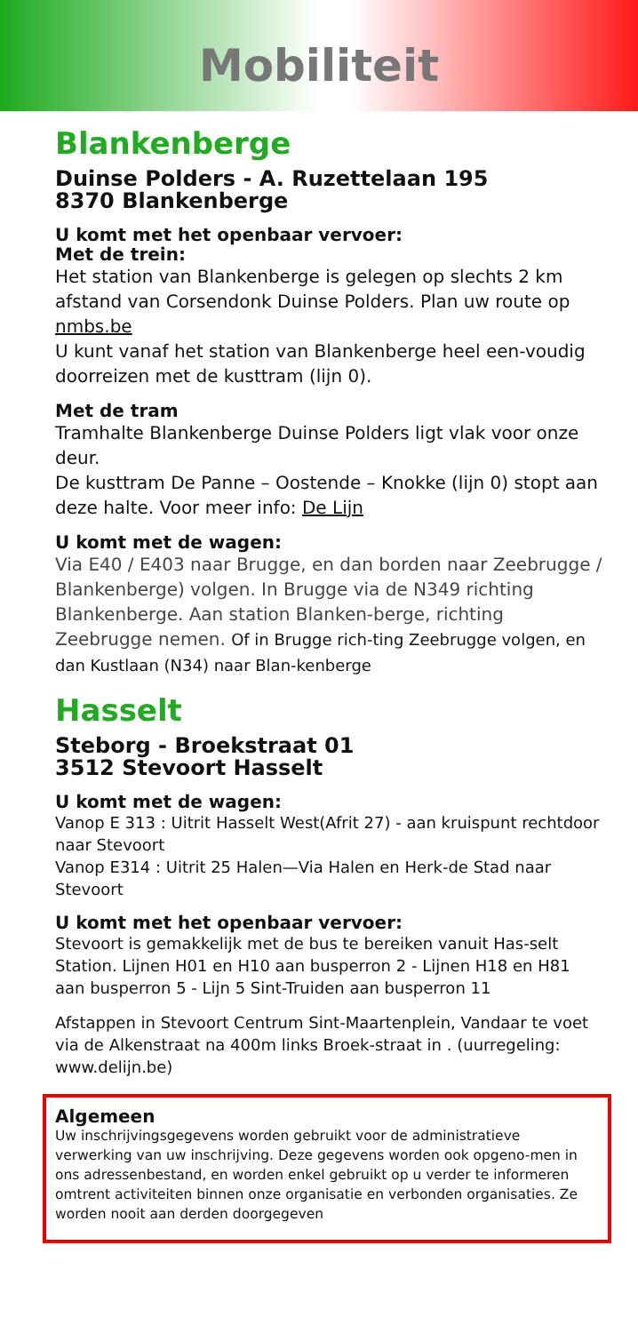Mobiliteit
Blankenberge
Duinse Polders - A. Ruzettelaan 195
8370 Blankenberge
U komt met het openbaar vervoer:
Met de trein:
Het station van Blankenberge is gelegen op slechts 2 km afstand van Corsendonk Duinse Polders. Plan uw route op nmbs.be
U kunt vanaf het station van Blankenberge heel een-voudig doorreizen met de kusttram (lijn 0).
Met de tram
Tramhalte Blankenberge Duinse Polders ligt vlak voor onze deur.
De kusttram De Panne – Oostende – Knokke (lijn 0) stopt aan deze halte. Voor meer info: De Lijn
U komt met de wagen:
Via E40 / E403 naar Brugge, en dan borden naar Zeebrugge / Blankenberge) volgen. In Brugge via de N349 richting Blankenberge. Aan station Blanken-berge, richting Zeebrugge nemen. Of in Brugge rich-ting Zeebrugge volgen, en dan Kustlaan (N34) naar Blan-kenberge
Hasselt
Steborg - Broekstraat 01
3512 Stevoort Hasselt
U komt met de wagen:
Vanop E 313 : Uitrit Hasselt West(Afrit 27) - aan kruispunt rechtdoor naar Stevoort
Vanop E314 : Uitrit 25 Halen—Via Halen en Herk-de Stad naar Stevoort
U komt met het openbaar vervoer:
Stevoort is gemakkelijk met de bus te bereiken vanuit Has-selt Station. Lijnen H01 en H10 aan busperron 2 - Lijnen H18 en H81 aan busperron 5 - Lijn 5 Sint-Truiden aan busperron 11
Afstappen in Stevoort Centrum Sint-Maartenplein, Vandaar te voet via de Alkenstraat na 400m links Broek-straat in . (uurregeling: www.delijn.be)
Algemeen
Uw inschrijvingsgegevens worden gebruikt voor de administratieve verwerking van uw inschrijving. Deze gegevens worden ook opgeno-men in ons adressenbestand, en worden enkel gebruikt op u verder te informeren omtrent activiteiten binnen onze organisatie en verbonden organisaties. Ze worden nooit aan derden doorgegeven